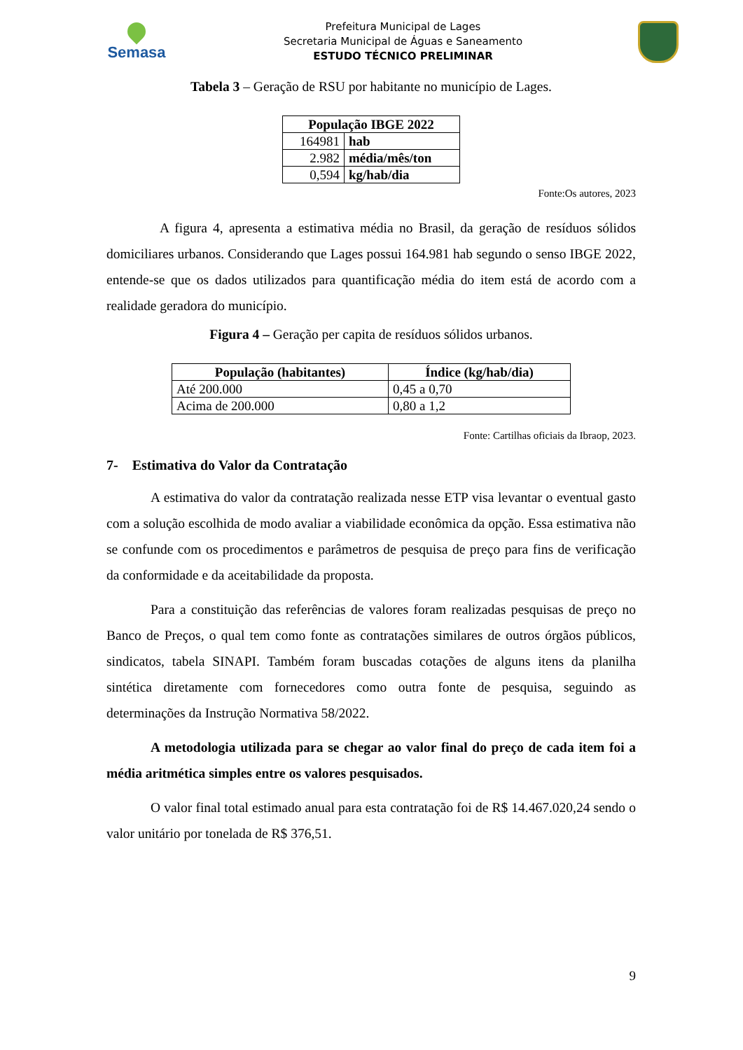Semasa
Prefeitura Municipal de Lages
Secretaria Municipal de Águas e Saneamento
ESTUDO TÉCNICO PRELIMINAR
Tabela 3 – Geração de RSU por habitante no município de Lages.
| População IBGE 2022 | |
| --- | --- |
| 164981 | hab |
| 2.982 | média/mês/ton |
| 0,594 | kg/hab/dia |
Fonte:Os autores, 2023
A figura 4, apresenta a estimativa média no Brasil, da geração de resíduos sólidos domiciliares urbanos. Considerando que Lages possui 164.981 hab segundo o senso IBGE 2022, entende-se que os dados utilizados para quantificação média do item está de acordo com a realidade geradora do município.
Figura 4 – Geração per capita de resíduos sólidos urbanos.
| População (habitantes) | Índice (kg/hab/dia) |
| --- | --- |
| Até 200.000 | 0,45 a 0,70 |
| Acima de 200.000 | 0,80 a 1,2 |
Fonte: Cartilhas oficiais da Ibraop, 2023.
7- Estimativa do Valor da Contratação
A estimativa do valor da contratação realizada nesse ETP visa levantar o eventual gasto com a solução escolhida de modo avaliar a viabilidade econômica da opção. Essa estimativa não se confunde com os procedimentos e parâmetros de pesquisa de preço para fins de verificação da conformidade e da aceitabilidade da proposta.
Para a constituição das referências de valores foram realizadas pesquisas de preço no Banco de Preços, o qual tem como fonte as contratações similares de outros órgãos públicos, sindicatos, tabela SINAPI. Também foram buscadas cotações de alguns itens da planilha sintética diretamente com fornecedores como outra fonte de pesquisa, seguindo as determinações da Instrução Normativa 58/2022.
A metodologia utilizada para se chegar ao valor final do preço de cada item foi a média aritmética simples entre os valores pesquisados.
O valor final total estimado anual para esta contratação foi de R$ 14.467.020,24 sendo o valor unitário por tonelada de R$ 376,51.
9